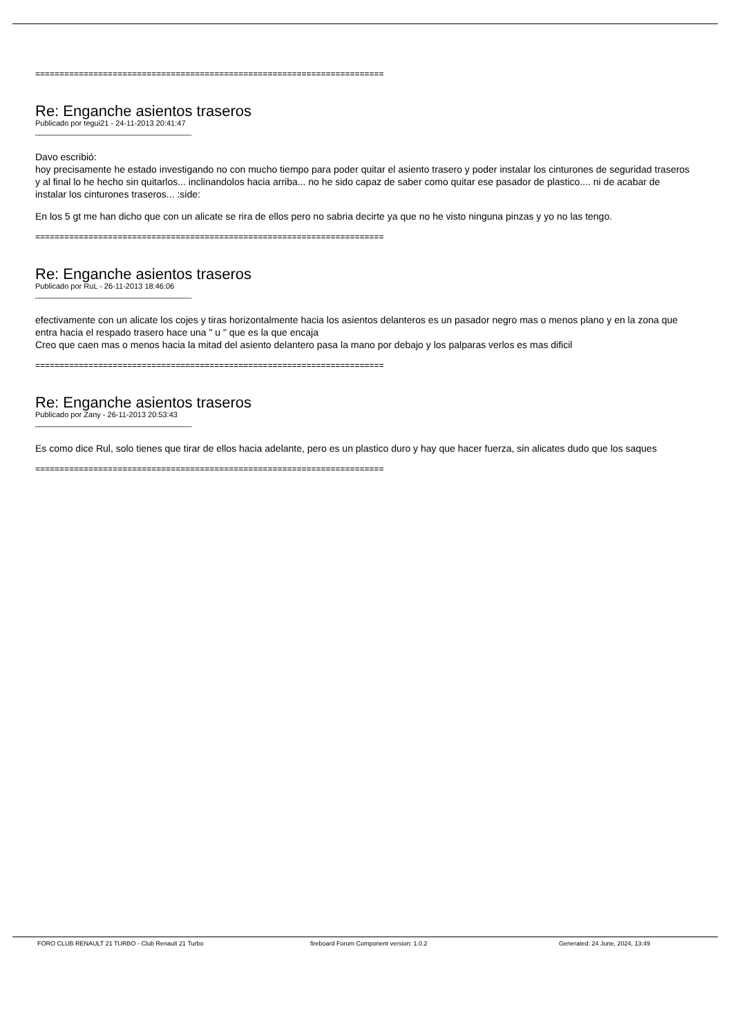========================================================================
Re: Enganche asientos traseros
Publicado por tegui21 - 24-11-2013 20:41:47
_____________________________________
Davo escribió:
hoy precisamente he estado investigando no con mucho tiempo para poder quitar el asiento trasero y poder instalar los cinturones de seguridad traseros y al final lo he hecho sin quitarlos... inclinandolos hacia arriba... no he sido capaz de saber como quitar ese pasador de plastico.... ni de acabar de instalar los cinturones traseros... :side:
En los 5 gt me han dicho que con un alicate se rira de ellos pero no sabria decirte ya que no he visto ninguna pinzas y yo no las tengo.
========================================================================
Re: Enganche asientos traseros
Publicado por RuL - 26-11-2013 18:46:06
_____________________________________
efectivamente con un alicate los cojes y tiras horizontalmente hacia los asientos delanteros es un pasador negro mas o menos plano y en la zona que entra hacia el respado trasero hace una " u " que es la que encaja
Creo que caen mas o menos hacia la mitad del asiento delantero pasa la mano por debajo y los palparas verlos es mas dificil
========================================================================
Re: Enganche asientos traseros
Publicado por Zany - 26-11-2013 20:53:43
_____________________________________
Es como dice Rul, solo tienes que tirar de ellos hacia adelante, pero es un plastico duro y hay que hacer fuerza, sin alicates dudo que los saques
========================================================================
FORO CLUB RENAULT 21 TURBO - Club Renault 21 Turbo fireboard Forum Component version: 1.0.2 Generated: 24 June, 2024, 13:49